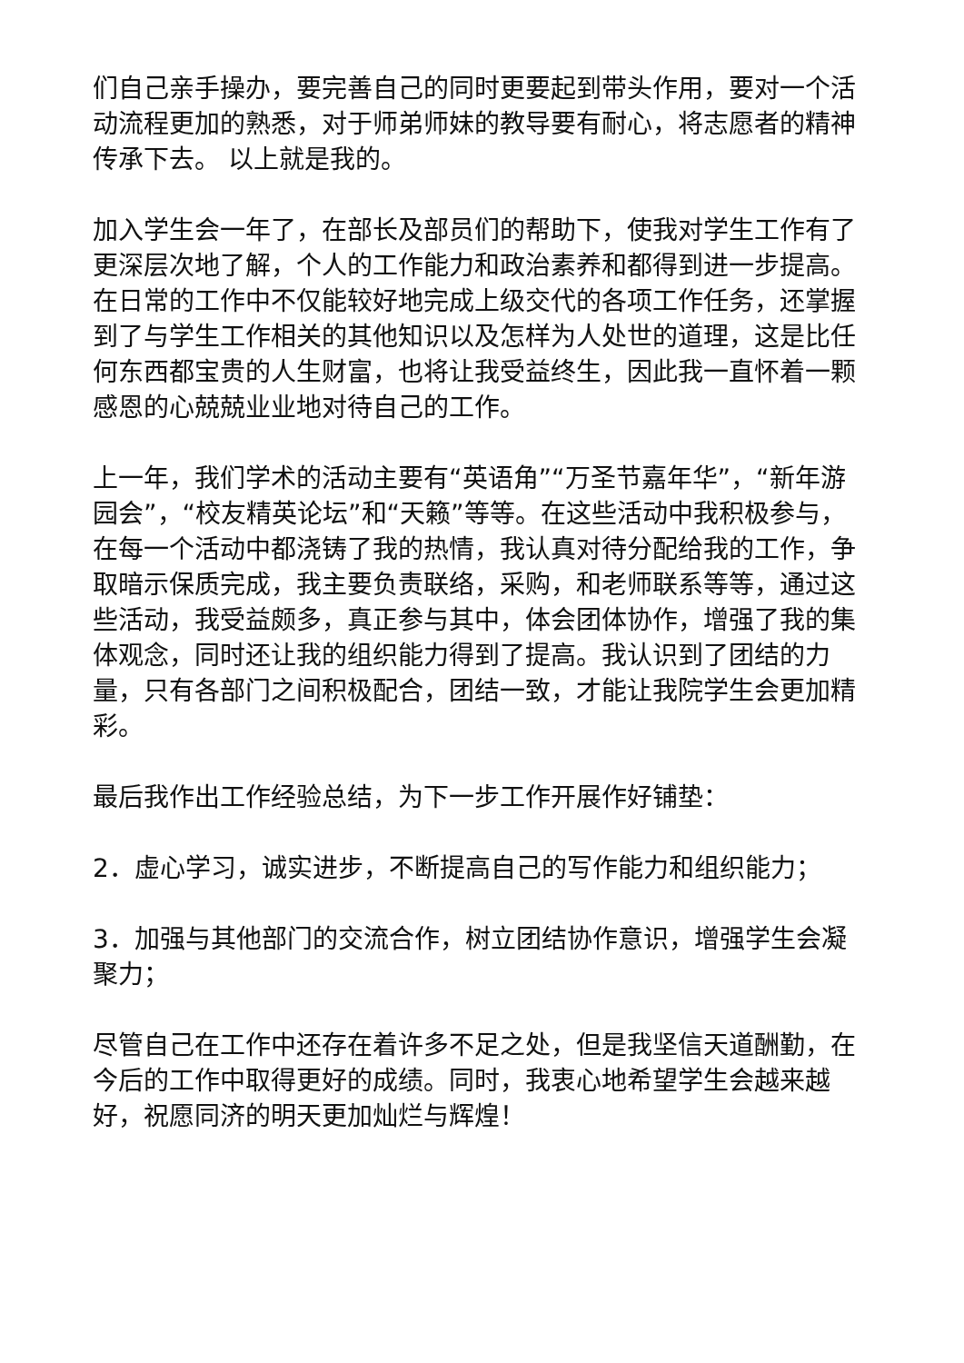们自己亲手操办，要完善自己的同时更要起到带头作用，要对一个活动流程更加的熟悉，对于师弟师妹的教导要有耐心，将志愿者的精神传承下去。 以上就是我的。
加入学生会一年了，在部长及部员们的帮助下，使我对学生工作有了更深层次地了解，个人的工作能力和政治素养和都得到进一步提高。在日常的工作中不仅能较好地完成上级交代的各项工作任务，还掌握到了与学生工作相关的其他知识以及怎样为人处世的道理，这是比任何东西都宝贵的人生财富，也将让我受益终生，因此我一直怀着一颗感恩的心兢兢业业地对待自己的工作。
上一年，我们学术的活动主要有“英语角”“万圣节嘉年华”，“新年游园会”，“校友精英论坛”和“天籁”等等。在这些活动中我积极参与，在每一个活动中都浇铸了我的热情，我认真对待分配给我的工作，争取暗示保质完成，我主要负责联络，采购，和老师联系等等，通过这些活动，我受益颇多，真正参与其中，体会团体协作，增强了我的集体观念，同时还让我的组织能力得到了提高。我认识到了团结的力量，只有各部门之间积极配合，团结一致，才能让我院学生会更加精彩。
最后我作出工作经验总结，为下一步工作开展作好铺垫：
2．虚心学习，诚实进步，不断提高自己的写作能力和组织能力；
3．加强与其他部门的交流合作，树立团结协作意识，增强学生会凝聚力；
尽管自己在工作中还存在着许多不足之处，但是我坚信天道酬勤，在今后的工作中取得更好的成绩。同时，我衷心地希望学生会越来越好，祝愿同济的明天更加灿烂与辉煌！